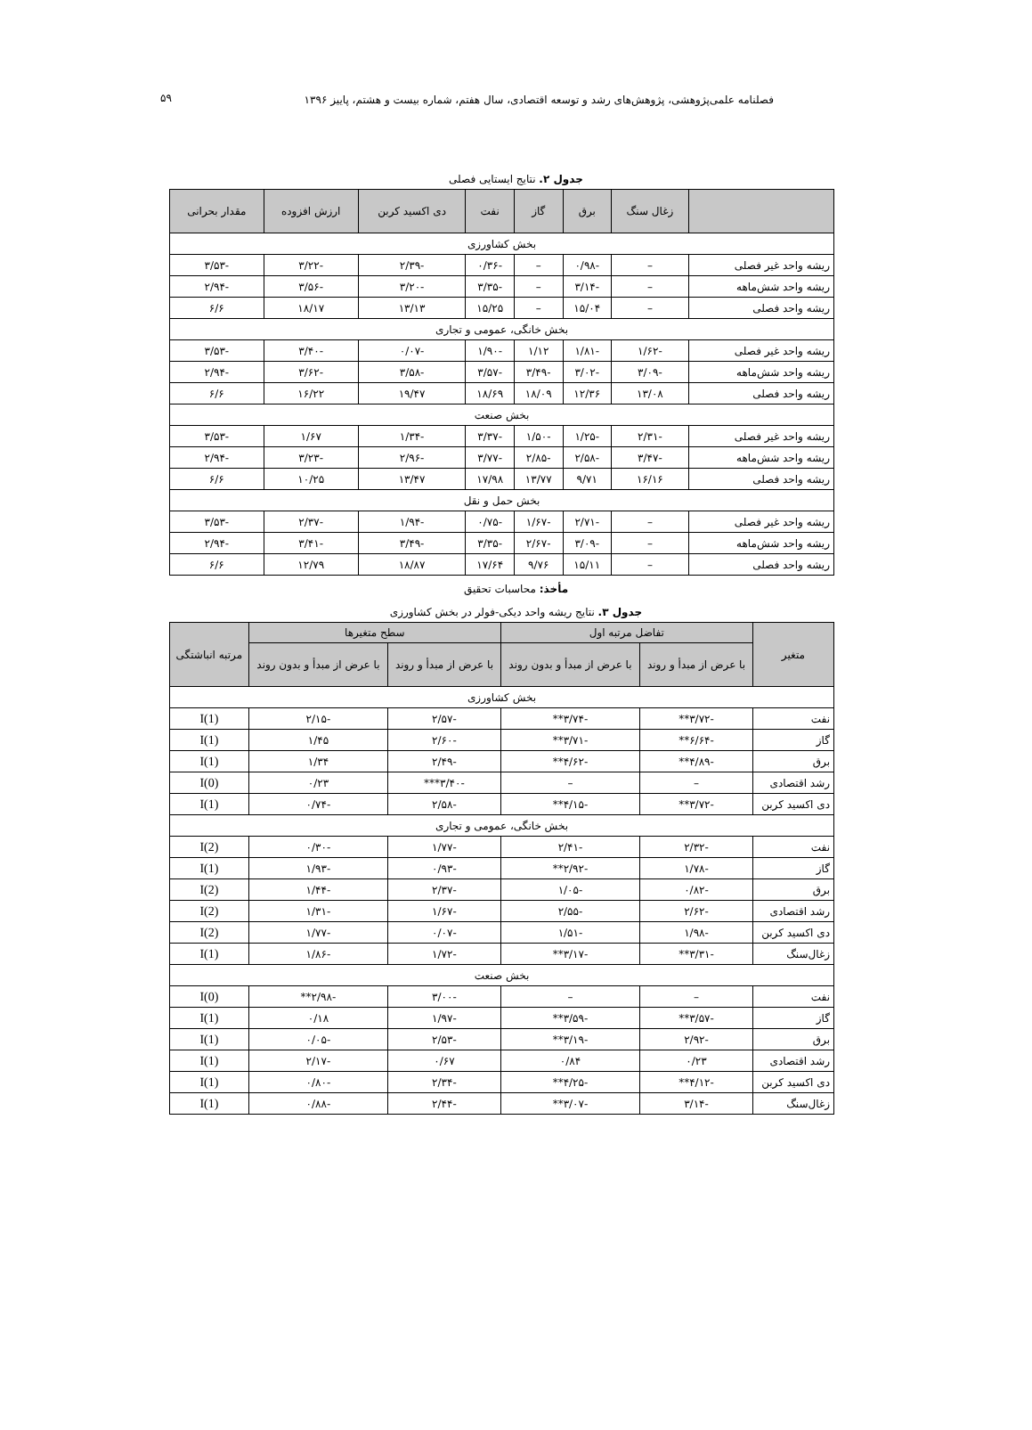فصلنامه علمی‌پژوهشی، پژوهش‌های رشد و توسعه اقتصادی، سال هفتم، شماره بیست و هشتم، پاییز ۱۳۹۶
۵۹
جدول ۲. نتایج ایستایی فصلی
| | زغال سنگ | برق | گاز | نفت | دی اکسید کربن | ارزش افزوده | مقدار بحرانی |
| --- | --- | --- | --- | --- | --- | --- | --- |
| بخش کشاورزی | | | | | | | |
| ریشه واحد غیر فصلی | – | -۰/۹۸ | – | -۰/۳۶ | -۲/۳۹ | -۳/۲۲ | -۳/۵۳ |
| ریشه واحد شش‌ماهه | – | -۳/۱۴ | – | -۳/۳۵ | -۳/۲۰ | -۳/۵۶ | -۲/۹۴ |
| ریشه واحد فصلی | – | ۱۵/۰۴ | – | ۱۵/۲۵ | ۱۳/۱۳ | ۱۸/۱۷ | ۶/۶ |
| بخش خانگی، عمومی و تجاری | | | | | | | |
| ریشه واحد غیر فصلی | -۱/۶۲ | -۱/۸۱ | ۱/۱۲ | -۱/۹۰ | -۰/۰۷ | -۳/۴۰ | -۳/۵۳ |
| ریشه واحد شش‌ماهه | -۳/۰۹ | -۳/۰۲ | -۳/۴۹ | -۳/۵۷ | -۳/۵۸ | -۳/۶۲ | -۲/۹۴ |
| ریشه واحد فصلی | ۱۳/۰۸ | ۱۲/۳۶ | ۱۸/۰۹ | ۱۸/۶۹ | ۱۹/۴۷ | ۱۶/۲۲ | ۶/۶ |
| بخش صنعت | | | | | | | |
| ریشه واحد غیر فصلی | -۲/۳۱ | -۱/۲۵ | -۱/۵۰ | -۳/۳۷ | -۱/۳۴ | ۱/۶۷ | -۳/۵۳ |
| ریشه واحد شش‌ماهه | -۳/۴۷ | -۲/۵۸ | -۲/۸۵ | -۳/۷۷ | -۲/۹۶ | -۳/۲۳ | -۲/۹۴ |
| ریشه واحد فصلی | ۱۶/۱۶ | ۹/۷۱ | ۱۳/۷۷ | ۱۷/۹۸ | ۱۳/۴۷ | ۱۰/۲۵ | ۶/۶ |
| بخش حمل و نقل | | | | | | | |
| ریشه واحد غیر فصلی | – | -۲/۷۱ | -۱/۶۷ | -۰/۷۵ | -۱/۹۴ | -۲/۳۷ | -۳/۵۳ |
| ریشه واحد شش‌ماهه | – | -۳/۰۹ | -۲/۶۷ | -۳/۳۵ | -۳/۴۹ | -۳/۴۱ | -۲/۹۴ |
| ریشه واحد فصلی | – | ۱۵/۱۱ | ۹/۷۶ | ۱۷/۶۴ | ۱۸/۸۷ | ۱۲/۷۹ | ۶/۶ |
مأخذ: محاسبات تحقیق
جدول ۳. نتایج ریشه واحد دیکی-فولر در بخش کشاورزی
| متغیر | تفاضل مرتبه اول | | سطح متغیرها | | مرتبه انباشتگی |
| --- | --- | --- | --- | --- | --- |
| | با عرض از مبدأ و روند | با عرض از مبدأ و بدون روند | با عرض از مبدأ و روند | با عرض از مبدأ و بدون روند | |
| بخش کشاورزی | | | | | |
| نفت | -۳/۷۲** | -۳/۷۴** | -۲/۵۷ | -۲/۱۵ | I(1) |
| گاز | -۶/۶۴** | -۳/۷۱** | -۲/۶۰ | ۱/۴۵ | I(1) |
| برق | -۴/۸۹** | -۴/۶۲** | -۲/۴۹ | ۱/۳۴ | I(1) |
| رشد اقتصادی | – | – | -۳/۴۰*** | ۰/۲۳ | I(0) |
| دی اکسید کربن | -۳/۷۲** | -۴/۱۵** | -۲/۵۸ | -۰/۷۴ | I(1) |
| بخش خانگی، عمومی و تجاری | | | | | |
| نفت | -۲/۳۲ | -۲/۴۱ | -۱/۷۷ | -۰/۳۰ | I(2) |
| گاز | -۱/۷۸ | -۲/۹۲** | -۰/۹۳ | -۱/۹۳ | I(1) |
| برق | -۰/۸۲ | -۱/۰۵ | -۲/۳۷ | -۱/۴۴ | I(2) |
| رشد اقتصادی | -۲/۶۲ | -۲/۵۵ | -۱/۶۷ | -۱/۳۱ | I(2) |
| دی اکسید کربن | -۱/۹۸ | -۱/۵۱ | -۰/۰۷ | -۱/۷۷ | I(2) |
| زغال‌سنگ | -۳/۳۱** | -۳/۱۷** | -۱/۷۲ | -۱/۸۶ | I(1) |
| بخش صنعت | | | | | |
| نفت | – | – | -۳/۰۰ | -۲/۹۸** | I(0) |
| گاز | -۳/۵۷** | -۳/۵۹** | -۱/۹۷ | ۰/۱۸ | I(1) |
| برق | -۲/۹۲ | -۳/۱۹** | -۲/۵۳ | -۰/۰۵ | I(1) |
| رشد اقتصادی | ۰/۲۳ | ۰/۸۴ | ۰/۶۷ | -۲/۱۷ | I(1) |
| دی اکسید کربن | -۴/۱۲** | -۴/۲۵** | -۲/۳۴ | -۰/۸۰ | I(1) |
| زغال‌سنگ | -۳/۱۴ | -۳/۰۷** | -۲/۴۴ | -۰/۸۸ | I(1) |